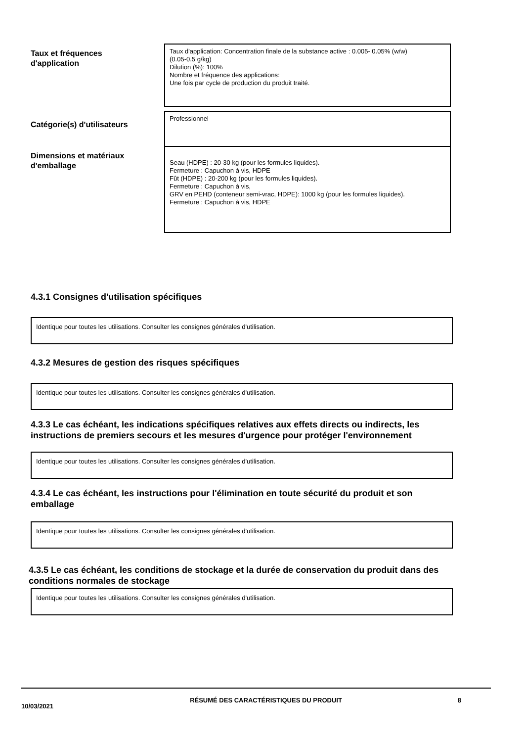Taux et fréquences
d'application
Taux d'application: Concentration finale de la substance active : 0.005- 0.05% (w/w)
(0.05-0.5 g/kg)
Dilution (%): 100%
Nombre et fréquence des applications:
Une fois par cycle de production du produit traité.
Catégorie(s) d'utilisateurs
Professionnel
Dimensions et matériaux
d'emballage
Seau (HDPE) : 20-30 kg (pour les formules liquides).
Fermeture : Capuchon à vis, HDPE
Fût (HDPE) : 20-200 kg (pour les formules liquides).
Fermeture : Capuchon à vis,
GRV en PEHD (conteneur semi-vrac, HDPE): 1000 kg (pour les formules liquides).
Fermeture : Capuchon à vis, HDPE
4.3.1 Consignes d'utilisation spécifiques
Identique pour toutes les utilisations. Consulter les consignes générales d'utilisation.
4.3.2 Mesures de gestion des risques spécifiques
Identique pour toutes les utilisations. Consulter les consignes générales d'utilisation.
4.3.3 Le cas échéant, les indications spécifiques relatives aux effets directs ou indirects, les instructions de premiers secours et les mesures d'urgence pour protéger l'environnement
Identique pour toutes les utilisations. Consulter les consignes générales d'utilisation.
4.3.4 Le cas échéant, les instructions pour l'élimination en toute sécurité du produit et son emballage
Identique pour toutes les utilisations. Consulter les consignes générales d'utilisation.
4.3.5 Le cas échéant, les conditions de stockage et la durée de conservation du produit dans des conditions normales de stockage
Identique pour toutes les utilisations. Consulter les consignes générales d'utilisation.
10/03/2021
RÉSUMÉ DES CARACTÉRISTIQUES DU PRODUIT 8